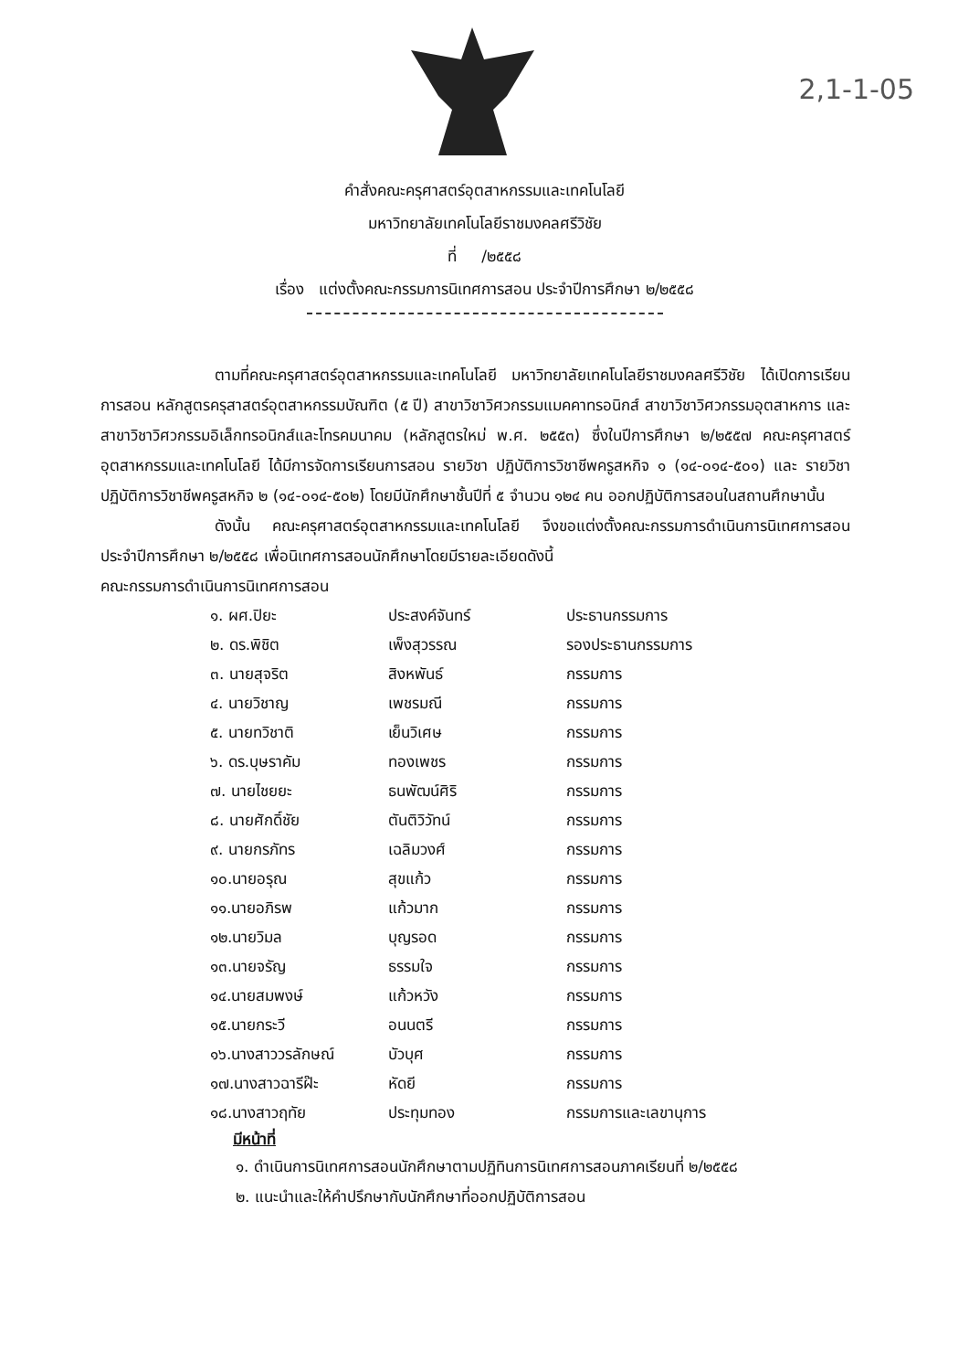2,1-1-05
คำสั่งคณะครุศาสตร์อุตสาหกรรมและเทคโนโลยี
มหาวิทยาลัยเทคโนโลยีราชมงคลศรีวิชัย
ที่ /๒๕๕๘
เรื่อง แต่งตั้งคณะกรรมการนิเทศการสอน ประจำปีการศึกษา ๒/๒๕๕๘
ตามที่คณะครุศาสตร์อุตสาหกรรมและเทคโนโลยี มหาวิทยาลัยเทคโนโลยีราชมงคลศรีวิชัย ได้เปิดการเรียนการสอน หลักสูตรครุสาสตร์อุตสาหกรรมบัณฑิต (๕ ปี) สาขาวิชาวิศวกรรมแมคคาทรอนิกส์ สาขาวิชาวิศวกรรมอุตสาหการ และสาขาวิชาวิศวกรรมอิเล็กทรอนิกส์และโทรคมนาคม (หลักสูตรใหม่ พ.ศ. ๒๕๕๓) ซึ่งในปีการศึกษา ๒/๒๕๕๗ คณะครุศาสตร์อุตสาหกรรมและเทคโนโลยี ได้มีการจัดการเรียนการสอน รายวิชา ปฏิบัติการวิชาชีพครูสหกิจ ๑ (๑๔-๐๑๔-๕๐๑) และ รายวิชา ปฏิบัติการวิชาชีพครูสหกิจ ๒ (๑๔-๐๑๔-๕๐๒) โดยมีนักศึกษาชั้นปีที่ ๕ จำนวน ๑๒๔ คน ออกปฏิบัติการสอนในสถานศึกษานั้น
ดังนั้น คณะครุศาสตร์อุตสาหกรรมและเทคโนโลยี จึงขอแต่งตั้งคณะกรรมการดำเนินการนิเทศการสอนประจำปีการศึกษา ๒/๒๕๕๘ เพื่อนิเทศการสอนนักศึกษาโดยมีรายละเอียดดังนี้
คณะกรรมการดำเนินการนิเทศการสอน
| ๑. ผศ.ปิยะ | ประสงค์จันทร์ | ประธานกรรมการ |
| ๒. ดร.พิชิต | เพ็งสุวรรณ | รองประธานกรรมการ |
| ๓. นายสุจริต | สิงหพันธ์ | กรรมการ |
| ๔. นายวิชาญ | เพชรมณี | กรรมการ |
| ๕. นายทวิชาติ | เย็นวิเศษ | กรรมการ |
| ๖. ดร.บุษราคัม | ทองเพชร | กรรมการ |
| ๗. นายไชยยะ | ธนพัฒน์ศิริ | กรรมการ |
| ๘. นายศักดิ์ชัย | ตันติวิวัทน์ | กรรมการ |
| ๙. นายกรภัทร | เฉลิมวงศ์ | กรรมการ |
| ๑๐.นายอรุณ | สุขแก้ว | กรรมการ |
| ๑๑.นายอภิรพ | แก้วมาก | กรรมการ |
| ๑๒.นายวิมล | บุญรอด | กรรมการ |
| ๑๓.นายจรัญ | ธรรมใจ | กรรมการ |
| ๑๔.นายสมพงษ์ | แก้วหวัง | กรรมการ |
| ๑๕.นายกระวี | อนนตรี | กรรมการ |
| ๑๖.นางสาววรลักษณ์ | บัวบุศ | กรรมการ |
| ๑๗.นางสาวฉารีฝ๊ะ | หัดยี | กรรมการ |
| ๑๘.นางสาวฤทัย | ประทุมทอง | กรรมการและเลขานุการ |
มีหน้าที่
๑. ดำเนินการนิเทศการสอนนักศึกษาตามปฏิทินการนิเทศการสอนภาคเรียนที่ ๒/๒๕๕๘
๒. แนะนำและให้คำปรึกษากับนักศึกษาที่ออกปฏิบัติการสอน